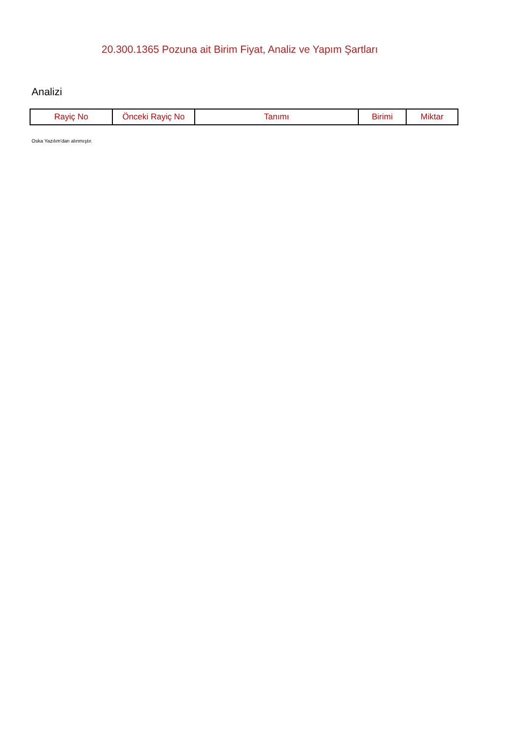20.300.1365 Pozuna ait Birim Fiyat, Analiz ve Yapım Şartları
Analizi
| Rayiç No | Önceki Rayiç No | Tanımı | Birimi | Miktar |
| --- | --- | --- | --- | --- |
Oska Yazılım'dan alınmıştır.